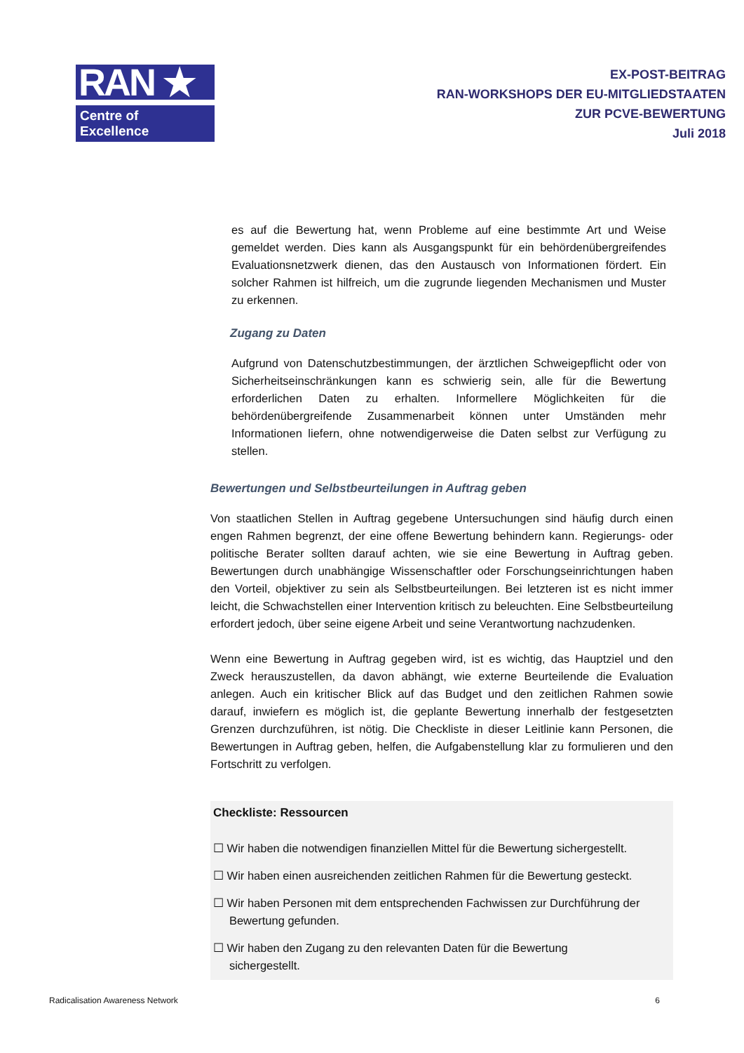RAN ★
Centre of Excellence
EX-POST-BEITRAG
RAN-WORKSHOPS DER EU-MITGLIEDSTAATEN
ZUR PCVE-BEWERTUNG
Juli 2018
es auf die Bewertung hat, wenn Probleme auf eine bestimmte Art und Weise gemeldet werden. Dies kann als Ausgangspunkt für ein behördenübergreifendes Evaluationsnetzwerk dienen, das den Austausch von Informationen fördert. Ein solcher Rahmen ist hilfreich, um die zugrunde liegenden Mechanismen und Muster zu erkennen.
Zugang zu Daten
Aufgrund von Datenschutzbestimmungen, der ärztlichen Schweigepflicht oder von Sicherheitseinschränkungen kann es schwierig sein, alle für die Bewertung erforderlichen Daten zu erhalten. Informellere Möglichkeiten für die behördenübergreifende Zusammenarbeit können unter Umständen mehr Informationen liefern, ohne notwendigerweise die Daten selbst zur Verfügung zu stellen.
Bewertungen und Selbstbeurteilungen in Auftrag geben
Von staatlichen Stellen in Auftrag gegebene Untersuchungen sind häufig durch einen engen Rahmen begrenzt, der eine offene Bewertung behindern kann. Regierungs- oder politische Berater sollten darauf achten, wie sie eine Bewertung in Auftrag geben. Bewertungen durch unabhängige Wissenschaftler oder Forschungseinrichtungen haben den Vorteil, objektiver zu sein als Selbstbeurteilungen. Bei letzteren ist es nicht immer leicht, die Schwachstellen einer Intervention kritisch zu beleuchten. Eine Selbstbeurteilung erfordert jedoch, über seine eigene Arbeit und seine Verantwortung nachzudenken.
Wenn eine Bewertung in Auftrag gegeben wird, ist es wichtig, das Hauptziel und den Zweck herauszustellen, da davon abhängt, wie externe Beurteilende die Evaluation anlegen. Auch ein kritischer Blick auf das Budget und den zeitlichen Rahmen sowie darauf, inwiefern es möglich ist, die geplante Bewertung innerhalb der festgesetzten Grenzen durchzuführen, ist nötig. Die Checkliste in dieser Leitlinie kann Personen, die Bewertungen in Auftrag geben, helfen, die Aufgabenstellung klar zu formulieren und den Fortschritt zu verfolgen.
Checkliste: Ressourcen
☐ Wir haben die notwendigen finanziellen Mittel für die Bewertung sichergestellt.
☐ Wir haben einen ausreichenden zeitlichen Rahmen für die Bewertung gesteckt.
☐ Wir haben Personen mit dem entsprechenden Fachwissen zur Durchführung der
Bewertung gefunden.
☐ Wir haben den Zugang zu den relevanten Daten für die Bewertung
sichergestellt.
Radicalisation Awareness Network 6